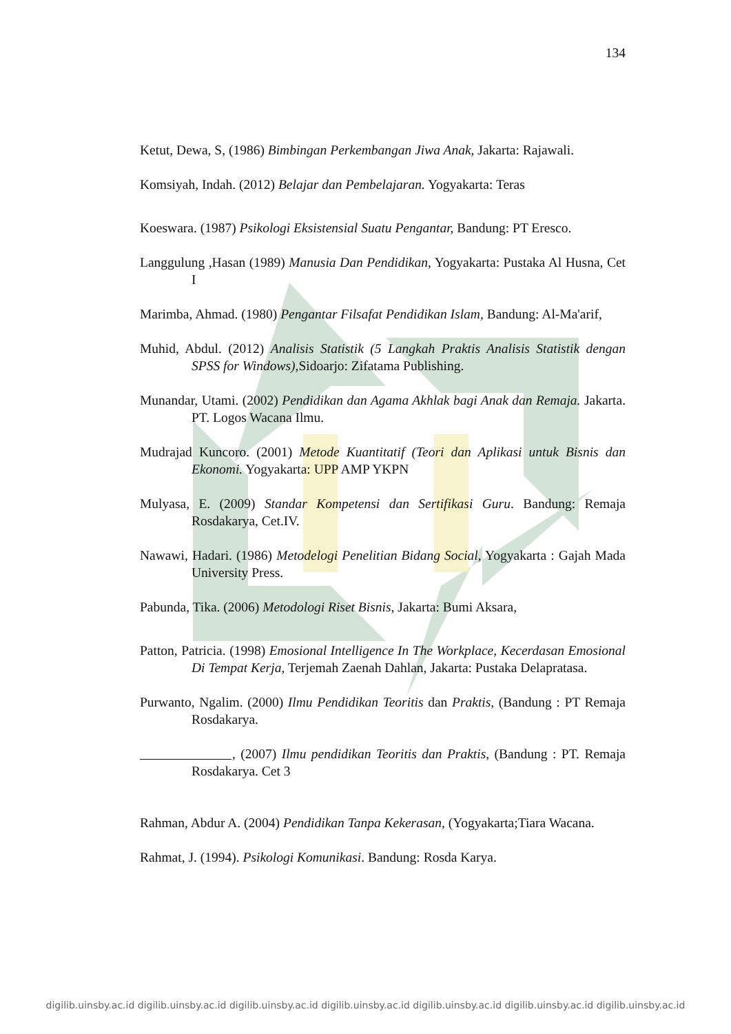134
Ketut, Dewa, S, (1986) Bimbingan Perkembangan Jiwa Anak, Jakarta: Rajawali.
Komsiyah, Indah. (2012) Belajar dan Pembelajaran. Yogyakarta: Teras
Koeswara. (1987) Psikologi Eksistensial Suatu Pengantar, Bandung: PT Eresco.
Langgulung ,Hasan (1989) Manusia Dan Pendidikan, Yogyakarta: Pustaka Al Husna, Cet I
Marimba, Ahmad. (1980) Pengantar Filsafat Pendidikan Islam, Bandung: Al-Ma'arif,
Muhid, Abdul. (2012) Analisis Statistik (5 Langkah Praktis Analisis Statistik dengan SPSS for Windows), Sidoarjo: Zifatama Publishing.
Munandar, Utami. (2002) Pendidikan dan Agama Akhlak bagi Anak dan Remaja. Jakarta. PT. Logos Wacana Ilmu.
Mudrajad Kuncoro. (2001) Metode Kuantitatif (Teori dan Aplikasi untuk Bisnis dan Ekonomi. Yogyakarta: UPP AMP YKPN
Mulyasa, E. (2009) Standar Kompetensi dan Sertifikasi Guru. Bandung: Remaja Rosdakarya, Cet.IV.
Nawawi, Hadari. (1986) Metodelogi Penelitian Bidang Social, Yogyakarta : Gajah Mada University Press.
Pabunda, Tika. (2006) Metodologi Riset Bisnis, Jakarta: Bumi Aksara,
Patton, Patricia. (1998) Emosional Intelligence In The Workplace, Kecerdasan Emosional Di Tempat Kerja, Terjemah Zaenah Dahlan, Jakarta: Pustaka Delapratasa.
Purwanto, Ngalim. (2000) Ilmu Pendidikan Teoritis dan Praktis, (Bandung : PT Remaja Rosdakarya.
, (2007) Ilmu pendidikan Teoritis dan Praktis, (Bandung : PT. Remaja Rosdakarya. Cet 3
Rahman, Abdur A. (2004) Pendidikan Tanpa Kekerasan, (Yogyakarta;Tiara Wacana.
Rahmat, J. (1994). Psikologi Komunikasi. Bandung: Rosda Karya.
digilib.uinsby.ac.id digilib.uinsby.ac.id digilib.uinsby.ac.id digilib.uinsby.ac.id digilib.uinsby.ac.id digilib.uinsby.ac.id digilib.uinsby.ac.id